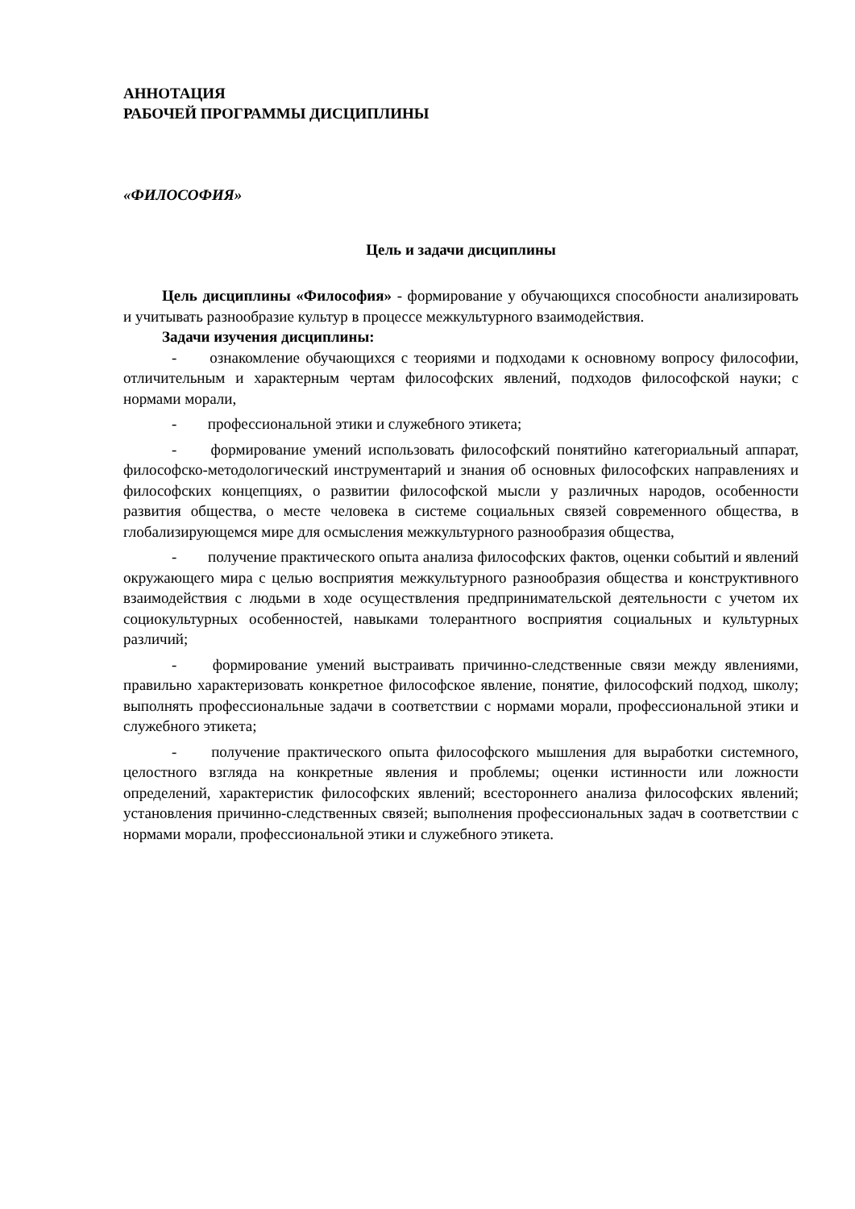АННОТАЦИЯ
РАБОЧЕЙ ПРОГРАММЫ ДИСЦИПЛИНЫ
«ФИЛОСОФИЯ»
Цель и задачи дисциплины
Цель дисциплины «Философия» - формирование у обучающихся способности анализировать и учитывать разнообразие культур в процессе межкультурного взаимодействия.
Задачи изучения дисциплины:
- ознакомление обучающихся с теориями и подходами к основному вопросу философии, отличительным и характерным чертам философских явлений, подходов философской науки; с нормами морали,
- профессиональной этики и служебного этикета;
- формирование умений использовать философский понятийно категориальный аппарат, философско-методологический инструментарий и знания об основных философских направлениях и философских концепциях, о развитии философской мысли у различных народов, особенности развития общества, о месте человека в системе социальных связей современного общества, в глобализирующемся мире для осмысления межкультурного разнообразия общества,
- получение практического опыта анализа философских фактов, оценки событий и явлений окружающего мира с целью восприятия межкультурного разнообразия общества и конструктивного взаимодействия с людьми в ходе осуществления предпринимательской деятельности с учетом их социокультурных особенностей, навыками толерантного восприятия социальных и культурных различий;
- формирование умений выстраивать причинно-следственные связи между явлениями, правильно характеризовать конкретное философское явление, понятие, философский подход, школу; выполнять профессиональные задачи в соответствии с нормами морали, профессиональной этики и служебного этикета;
- получение практического опыта философского мышления для выработки системного, целостного взгляда на конкретные явления и проблемы; оценки истинности или ложности определений, характеристик философских явлений; всестороннего анализа философских явлений; установления причинно-следственных связей; выполнения профессиональных задач в соответствии с нормами морали, профессиональной этики и служебного этикета.